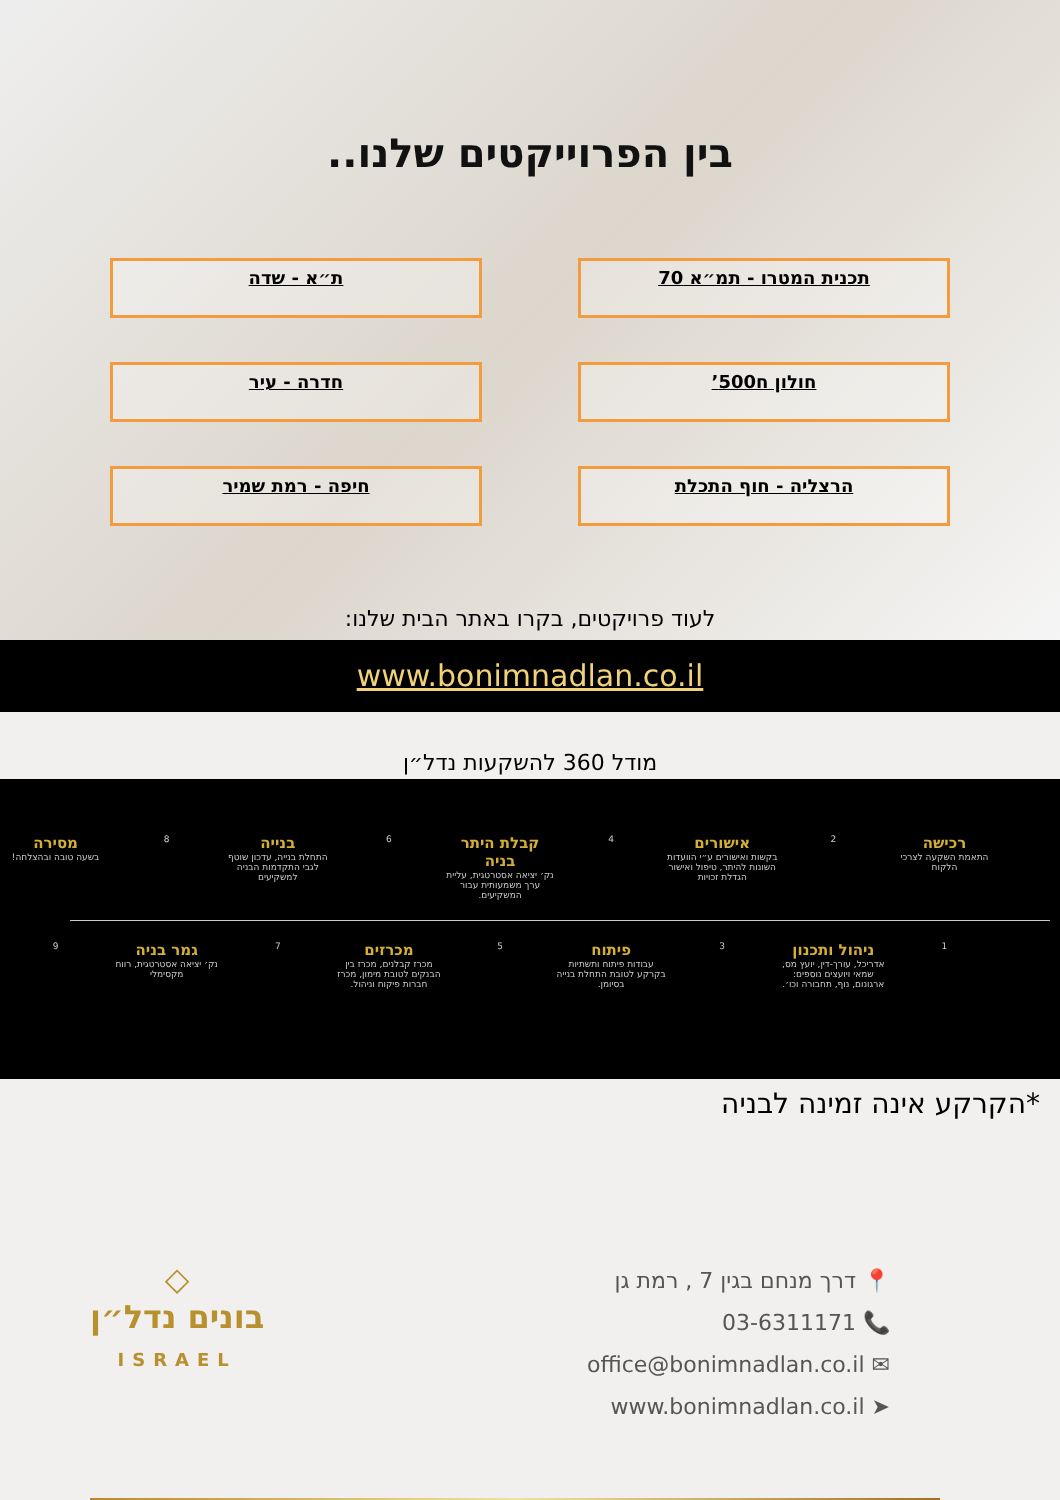בין הפרוייקטים שלנו..
תכנית המטרו - תמ״א 70
ת״א - שדה
חולון ח500’
חדרה - עיר
הרצליה - חוף התכלת
חיפה - רמת שמיר
לעוד פרויקטים, בקרו באתר הבית שלנו:
www.bonimnadlan.co.il
מודל 360 להשקעות נדל״ן
רכישה
התאמת השקעה לצרכי הלקוח
2
אישורים
בקשות ואישורים ע״י הוועדות השונות להיתר, טיפול ואישור הגדלת זכויות
4
קבלת היתר בניה
נק׳ יציאה אסטרטגית, עליית ערך משמעותית עבור המשקיעים.
6
בנייה
התחלת בנייה, עדכון שוטף לגבי התקדמות הבניה למשקיעים
8
מסירה
בשעה טובה ובהצלחה!
1
ניהול ותכנון
אדריכל, עורך-דין, יועץ מס, שמאי ויועצים נוספים: ארגונום, נוף, תחבורה וכו׳.
3
פיתוח
עבודות פיתוח ותשתיות בקרקע לטובת התחלת בנייה בסיומן.
5
מכרזים
מכרז קבלנים, מכרז בין הבנקים לטובת מימון, מכרז חברות פיקוח וניהול.
7
גמר בניה
נק׳ יציאה אסטרטגית, רווח מקסימלי
9
*הקרקע אינה זמינה לבניה
📍 דרך מנחם בגין 7 , רמת גן
📞 03-6311171
✉ office@bonimnadlan.co.il
➤ www.bonimnadlan.co.il
◇
בונים נדל״ן
ISRAEL